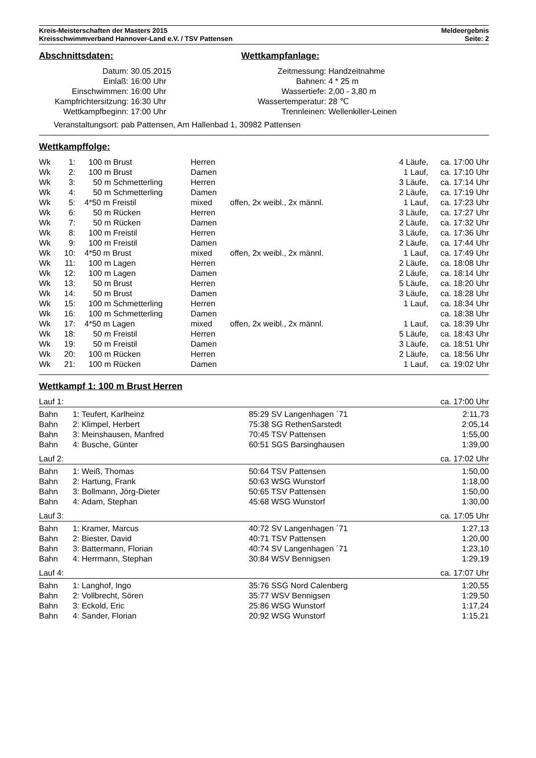Kreis-Meisterschaften der Masters 2015 Meldeergebnis
Kreisschwimmverband Hannover-Land e.V. / TSV Pattensen Seite: 2
Abschnittsdaten:
| Datum: | 30.05.2015 |
| Einlaß: | 16:00 Uhr |
| Einschwimmen: | 16:00 Uhr |
| Kampfrichtersitzung: | 16:30 Uhr |
| Wettkampfbeginn: | 17:00 Uhr |
Wettkampfanlage:
| Zeitmessung: | Handzeitnahme |
| Bahnen: | 4 * 25 m |
| Wassertiefe: | 2,00 - 3,80 m |
| Wassertemperatur: | 28 ℃ |
| Trennleinen: | Wellenkiller-Leinen |
Veranstaltungsort: pab Pattensen, Am Hallenbad 1, 30982 Pattensen
Wettkampffolge:
| Wk | 1: | 100 m Brust | Herren | | 4 Läufe, | ca. 17:00 Uhr |
| Wk | 2: | 100 m Brust | Damen | | 1 Lauf, | ca. 17:10 Uhr |
| Wk | 3: | 50 m Schmetterling | Herren | | 3 Läufe, | ca. 17:14 Uhr |
| Wk | 4: | 50 m Schmetterling | Damen | | 2 Läufe, | ca. 17:19 Uhr |
| Wk | 5: | 4*50 m Freistil | mixed | offen, 2x weibl., 2x männl. | 1 Lauf, | ca. 17:23 Uhr |
| Wk | 6: | 50 m Rücken | Herren | | 3 Läufe, | ca. 17:27 Uhr |
| Wk | 7: | 50 m Rücken | Damen | | 2 Läufe, | ca. 17:32 Uhr |
| Wk | 8: | 100 m Freistil | Herren | | 3 Läufe, | ca. 17:36 Uhr |
| Wk | 9: | 100 m Freistil | Damen | | 2 Läufe, | ca. 17:44 Uhr |
| Wk | 10: | 4*50 m Brust | mixed | offen, 2x weibl., 2x männl. | 1 Lauf, | ca. 17:49 Uhr |
| Wk | 11: | 100 m Lagen | Herren | | 2 Läufe, | ca. 18:08 Uhr |
| Wk | 12: | 100 m Lagen | Damen | | 2 Läufe, | ca. 18:14 Uhr |
| Wk | 13: | 50 m Brust | Herren | | 5 Läufe, | ca. 18:20 Uhr |
| Wk | 14: | 50 m Brust | Damen | | 3 Läufe, | ca. 18:28 Uhr |
| Wk | 15: | 100 m Schmetterling | Herren | | 1 Lauf, | ca. 18:34 Uhr |
| Wk | 16: | 100 m Schmetterling | Damen | | | ca. 18:38 Uhr |
| Wk | 17: | 4*50 m Lagen | mixed | offen, 2x weibl., 2x männl. | 1 Lauf, | ca. 18:39 Uhr |
| Wk | 18: | 50 m Freistil | Herren | | 5 Läufe, | ca. 18:43 Uhr |
| Wk | 19: | 50 m Freistil | Damen | | 3 Läufe, | ca. 18:51 Uhr |
| Wk | 20: | 100 m Rücken | Herren | | 2 Läufe, | ca. 18:56 Uhr |
| Wk | 21: | 100 m Rücken | Damen | | 1 Lauf, | ca. 19:02 Uhr |
Wettkampf 1: 100 m Brust Herren
Lauf 1: ca. 17:00 Uhr
| Bahn | 1: | Teufert, Karlheinz | 85:29 | SV Langenhagen ´71 | 2:11,73 |
| Bahn | 2: | Klimpel, Herbert | 75:38 | SG RethenSarstedt | 2:05,14 |
| Bahn | 3: | Meinshausen, Manfred | 70:45 | TSV Pattensen | 1:55,00 |
| Bahn | 4: | Busche, Günter | 60:51 | SGS Barsinghausen | 1:39,00 |
Lauf 2: ca. 17:02 Uhr
| Bahn | 1: | Weiß, Thomas | 50:64 | TSV Pattensen | 1:50,00 |
| Bahn | 2: | Hartung, Frank | 50:63 | WSG Wunstorf | 1:18,00 |
| Bahn | 3: | Bollmann, Jörg-Dieter | 50:65 | TSV Pattensen | 1:50,00 |
| Bahn | 4: | Adam, Stephan | 45:68 | WSG Wunstorf | 1:30,00 |
Lauf 3: ca. 17:05 Uhr
| Bahn | 1: | Kramer, Marcus | 40:72 | SV Langenhagen ´71 | 1:27,13 |
| Bahn | 2: | Biester, David | 40:71 | TSV Pattensen | 1:20,00 |
| Bahn | 3: | Battermann, Florian | 40:74 | SV Langenhagen ´71 | 1:23,10 |
| Bahn | 4: | Herrmann, Stephan | 30:84 | WSV Bennigsen | 1:29,19 |
Lauf 4: ca. 17:07 Uhr
| Bahn | 1: | Langhof, Ingo | 35:76 | SSG Nord Calenberg | 1:20,55 |
| Bahn | 2: | Vollbrecht, Sören | 35:77 | WSV Bennigsen | 1:29,50 |
| Bahn | 3: | Eckold, Eric | 25:86 | WSG Wunstorf | 1:17,24 |
| Bahn | 4: | Sander, Florian | 20:92 | WSG Wunstorf | 1:15,21 |